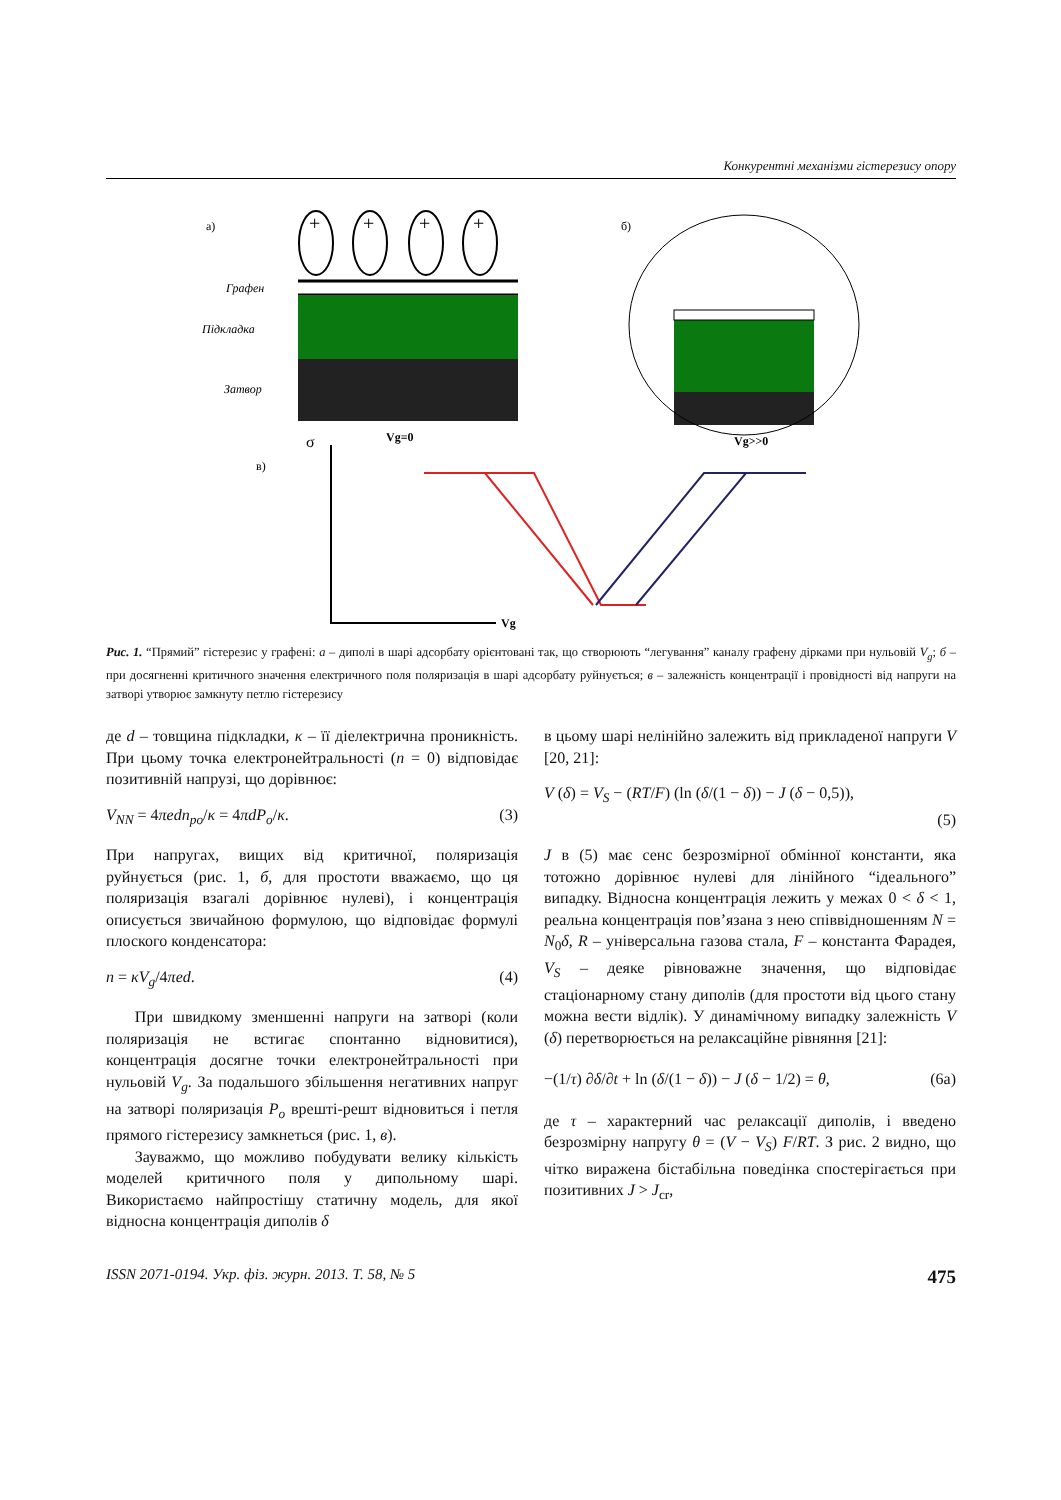Конкурентні механізми гістерезису опору
а)
+
+
+
+
Графен
Підкладка
Затвор
Vg=0
б)
Vg>>0
в)
σ
Vg
Рис. 1. “Прямий” гістерезис у графені: а – диполі в шарі адсорбату орієнтовані так, що створюють “легування” каналу графену дірками при нульовій V<sub>g</sub>; б – при досягненні критичного значення електричного поля поляризація в шарі адсорбату руйнується; в – залежність концентрації і провідності від напруги на затворі утворює замкнуту петлю гістерезису
де d – товщина підкладки, κ – її діелектрична проникність. При цьому точка електронейтральності (n = 0) відповідає позитивній напрузі, що дорівнює:
V<sub>NN</sub> = 4πedn<sub>po</sub>/κ = 4πdP<sub>o</sub>/κ. (3)
При напругах, вищих від критичної, поляризація руйнується (рис. 1, б, для простоти вважаємо, що ця поляризація взагалі дорівнює нулеві), і концентрація описується звичайною формулою, що відповідає формулі плоского конденсатора:
n = κV<sub>g</sub>/4πed. (4)
При швидкому зменшенні напруги на затворі (коли поляризація не встигає спонтанно відновитися), концентрація досягне точки електронейтральності при нульовій V<sub>g</sub>. За подальшого збільшення негативних напруг на затворі поляризація P<sub>o</sub> врешті-решт відновиться і петля прямого гістерезису замкнеться (рис. 1, в).
Зауважмо, що можливо побудувати велику кількість моделей критичного поля у дипольному шарі. Використаємо найпростішу статичну модель, для якої відносна концентрація диполів δ
в цьому шарі нелінійно залежить від прикладеної напруги V [20, 21]:
V (δ) = V<sub>S</sub> − (RT/F) (ln (δ/(1 − δ)) − J (δ − 0,5)),
(5)
J в (5) має сенс безрозмірної обмінної константи, яка тотожно дорівнює нулеві для лінійного “ідеального” випадку. Відносна концентрація лежить у межах 0 < δ < 1, реальна концентрація пов’язана з нею співвідношенням N = N<sub>0</sub>δ, R – універсальна газова стала, F – константа Фарадея, V<sub>S</sub> – деяке рівноважне значення, що відповідає стаціонарному стану диполів (для простоти від цього стану можна вести відлік). У динамічному випадку залежність V (δ) перетворюється на релаксаційне рівняння [21]:
−(1/τ) ∂δ/∂t + ln (δ/(1 − δ)) − J (δ − 1/2) = θ, (6а)
де τ – характерний час релаксації диполів, і введено безрозмірну напругу θ = (V − V<sub>S</sub>) F/RT. З рис. 2 видно, що чітко виражена бістабільна поведінка спостерігається при позитивних J > J<sub>cr</sub>,
ISSN 2071-0194. Укр. фіз. журн. 2013. Т. 58, № 5 475